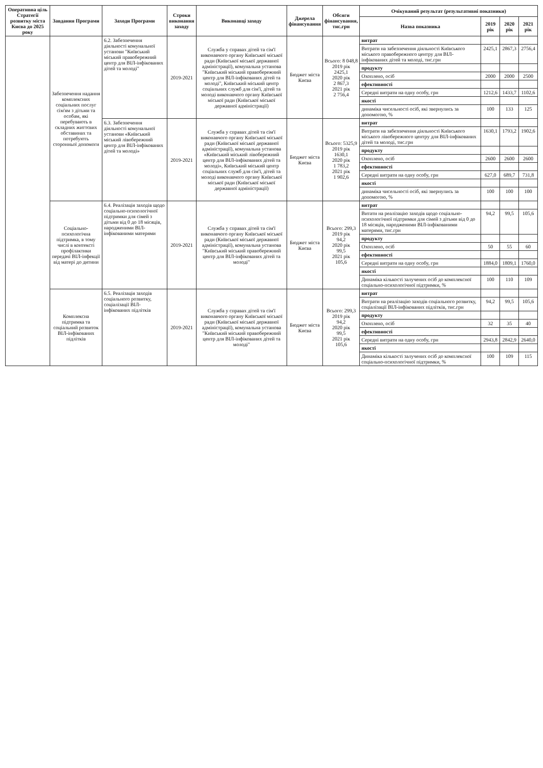| Оперативна ціль Стратегії розвитку міста Києва до 2025 року | Завдання Програми | Заходи Програми | Строки виконання заходу | Виконавці заходу | Джерела фінансування | Обсяги фінансування, тис.грн | Очікуваний результат (результативні показники) | | | |
| --- | --- | --- | --- | --- | --- | --- | --- | --- | --- | --- |
| | | | | | | | Назва показника | 2019 рік | 2020 рік | 2021 рік |
| | Забезпечення надання комплексних соціальних послуг сім'ям з дітьми та особам, які перебувають в складних життєвих обставинах та потребують сторонньої допомоги | 6.2. Забезпечення діяльності комунальної установи "Київський міський правобережний центр для ВІЛ-інфікованих дітей та молоді" | 2019-2021 | Служба у справах дітей та сім'ї виконавчого органу Київської міської ради (Київської міської державної адміністрації), комунальна установа "Київський міський правобережний центр для ВІЛ-інфікованих дітей та молоді", Київський міський центр соціальних служб для сім'ї, дітей та молоді виконавчого органу Київської міської ради (Київської міської державної адміністрації) | Бюджет міста Києва | Всього: 8 048,8 2019 рік 2425,1 2020 рік 2 867,3 2021 рік 2 756,4 | витрат | | | |
| | | | | | | | Витрати на забезпечення діяльності Київського міського правобережного центру для ВІЛ-інфікованих дітей та молоді, тис.грн | 2425,1 | 2867,3 | 2756,4 |
| | | | | | | | продукту | | | |
| | | | | | | | Охоплено, осіб | 2000 | 2000 | 2500 |
| | | | | | | | ефективності | | | |
| | | | | | | | Середні витрати на одну особу, грн | 1212,6 | 1433,7 | 1102,6 |
| | | | | | | | якості | | | |
| | | | | | | | динаміка чисельності осіб, які звернулись за допомогою, % | 100 | 133 | 125 |
| | | 6.3. Забезпечення діяльності комунальної установи «Київський міський лівобережний центр для ВІЛ-інфікованих дітей та молоді» | 2019-2021 | Служба у справах дітей та сім'ї виконавчого органу Київської міської ради (Київської міської державної адміністрації), комунальна установа «Київський міський лівобережний центр для ВІЛ-інфікованих дітей та молоді», Київський міський центр соціальних служб для сім'ї, дітей та молоді виконавчого органу Київської міської ради (Київської міської державної адміністрації) | Бюджет міста Києва | Всього: 5325,9 2019 рік 1630,1 2020 рік 1 783,2 2021 рік 1 902,6 | витрат | | | |
| | | | | | | | Витрати на забезпечення діяльності Київського міського лівобережного центру для ВІЛ-інфікованих дітей та молоді, тис.грн | 1630,1 | 1793,2 | 1902,6 |
| | | | | | | | продукту | | | |
| | | | | | | | Охоплено, осіб | 2600 | 2600 | 2600 |
| | | | | | | | ефективності | | | |
| | | | | | | | Середні витрати на одну особу, грн | 627,0 | 689,7 | 731,8 |
| | | | | | | | якості | | | |
| | | | | | | | динаміка чисельності осіб, які звернулись за допомогою, % | 100 | 100 | 100 |
| | Соціально-психологічна підтримка, в тому числі в контексті профілактики передачі ВІЛ-інфекції від матері до дитини | 6.4. Реалізація заходів щодо соціально-психологічної підтримки для сімей з дітьми від 0 до 18 місяців, народженими ВІЛ-інфікованими матерями | 2019-2021 | Служба у справах дітей та сім'ї виконавчого органу Київської міської ради (Київської міської державної адміністрації), комунальна установа "Київський міський правобережний центр для ВІЛ-інфікованих дітей та молоді" | Бюджет міста Києва | Всього: 299,3 2019 рік 94,2 2020 рік 99,5 2021 рік 105,6 | витрат | | | |
| | | | | | | | Витати на реалізацію заходів щодо соціально-психологічної підтримки для сімей з дітьми від 0 до 18 місяців, народженими ВІЛ-інфікованими матерями, тис.грн | 94,2 | 99,5 | 105,6 |
| | | | | | | | продукту | | | |
| | | | | | | | Охоплено, осіб | 50 | 55 | 60 |
| | | | | | | | ефективності | | | |
| | | | | | | | Середні витрати на одну особу, грн | 1884,0 | 1809,1 | 1760,0 |
| | | | | | | | якості | | | |
| | | | | | | | Динаміка кількості залучених осіб до комплексної соціально-психологічної підтримки, % | 100 | 110 | 109 |
| | Комплексна підтримка та соціальний розвиток ВІЛ-інфікованих підлітків | 6.5. Реалізація заходів соціального розвитку, соціалізації ВІЛ-інфікованих підлітків | 2019-2021 | Служба у справах дітей та сім'ї виконавчого органу Київської міської ради (Київської міської державної адміністрації), комунальна установа "Київський міський правобережний центр для ВІЛ-інфікованих дітей та молоді" | Бюджет міста Києва | Всього: 299,3 2019 рік 94,2 2020 рік 99,5 2021 рік 105,6 | витрат | | | |
| | | | | | | | Витрати на реалізацію заходів соціального розвитку, соціалізації ВІЛ-інфікованих підлітків, тис.грн | 94,2 | 99,5 | 105,6 |
| | | | | | | | продукту | | | |
| | | | | | | | Охоплено, осіб | 32 | 35 | 40 |
| | | | | | | | ефективності | | | |
| | | | | | | | Середні витрати на одну особу, грн | 2943,8 | 2842,9 | 2640,0 |
| | | | | | | | якості | | | |
| | | | | | | | Динаміка кількості залучених осіб до комплексної соціально-психологічної підтримки, % | 100 | 109 | 115 |